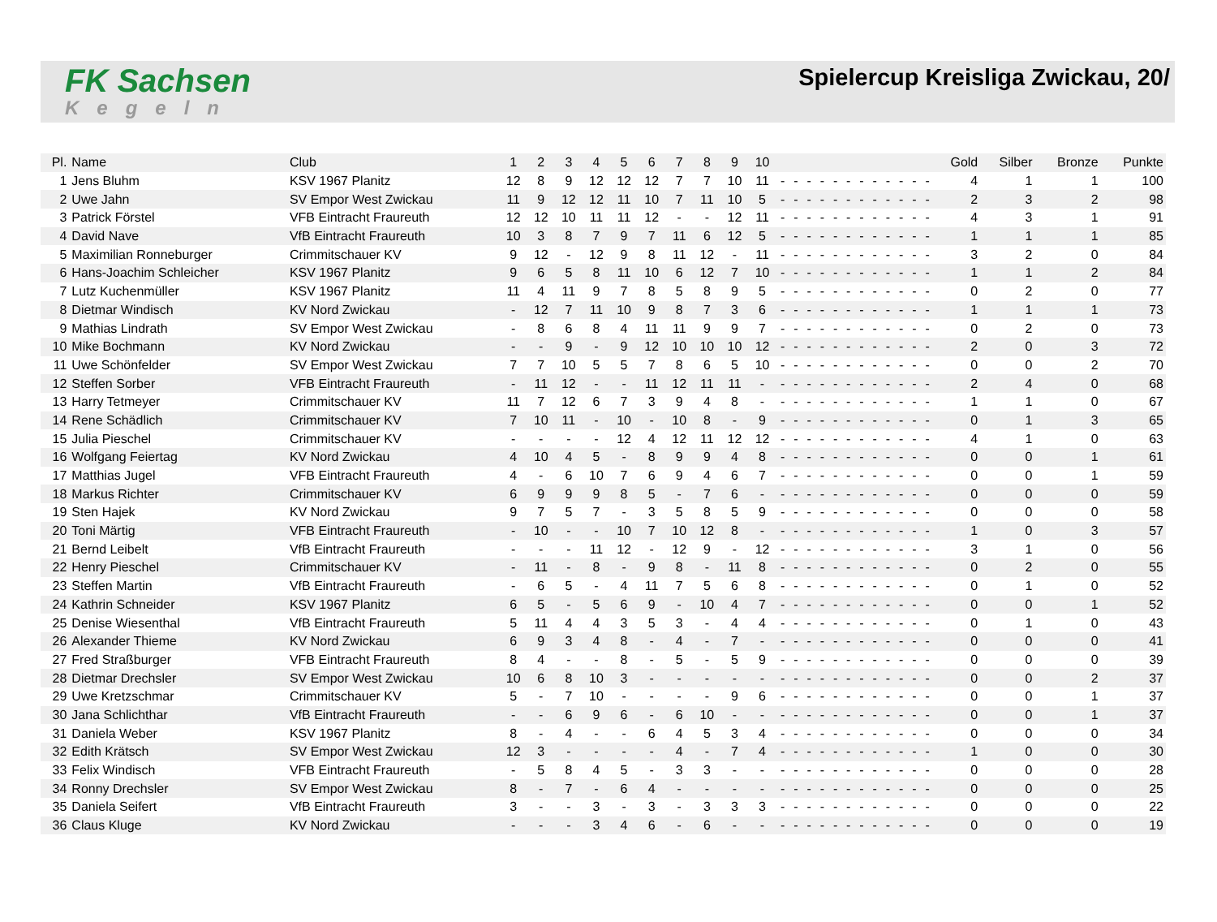FK Sachsen
Kegeln
Spielercup Kreisliga Zwickau, 20/
| Pl. | Name | Club | 1 | 2 | 3 | 4 | 5 | 6 | 7 | 8 | 9 | 10 | | | | | | | | | | | | | Gold | Silber | Bronze | Punkte |
| --- | --- | --- | --- | --- | --- | --- | --- | --- | --- | --- | --- | --- | --- | --- | --- | --- | --- | --- | --- | --- | --- | --- | --- | --- | --- | --- | --- | --- |
| 1 | Jens Bluhm | KSV 1967 Planitz | 12 | 8 | 9 | 12 | 12 | 12 | 7 | 7 | 10 | 11 | - | - | - | - | - | - | - | - | - | - | - | - | 4 | 1 | 1 | 100 |
| 2 | Uwe Jahn | SV Empor West Zwickau | 11 | 9 | 12 | 12 | 11 | 10 | 7 | 11 | 10 | 5 | - | - | - | - | - | - | - | - | - | - | - | - | 2 | 3 | 2 | 98 |
| 3 | Patrick Förstel | VFB Eintracht Fraureuth | 12 | 12 | 10 | 11 | 11 | 12 | - | - | 12 | 11 | - | - | - | - | - | - | - | - | - | - | - | - | 4 | 3 | 1 | 91 |
| 4 | David Nave | VfB Eintracht Fraureuth | 10 | 3 | 8 | 7 | 9 | 7 | 11 | 6 | 12 | 5 | - | - | - | - | - | - | - | - | - | - | - | - | 1 | 1 | 1 | 85 |
| 5 | Maximilian Ronneburger | Crimmitschauer KV | 9 | 12 | - | 12 | 9 | 8 | 11 | 12 | - | 11 | - | - | - | - | - | - | - | - | - | - | - | - | 3 | 2 | 0 | 84 |
| 6 | Hans-Joachim Schleicher | KSV 1967 Planitz | 9 | 6 | 5 | 8 | 11 | 10 | 6 | 12 | 7 | 10 | - | - | - | - | - | - | - | - | - | - | - | - | 1 | 1 | 2 | 84 |
| 7 | Lutz Kuchenmüller | KSV 1967 Planitz | 11 | 4 | 11 | 9 | 7 | 8 | 5 | 8 | 9 | 5 | - | - | - | - | - | - | - | - | - | - | - | - | 0 | 2 | 0 | 77 |
| 8 | Dietmar Windisch | KV Nord Zwickau | - | 12 | 7 | 11 | 10 | 9 | 8 | 7 | 3 | 6 | - | - | - | - | - | - | - | - | - | - | - | - | 1 | 1 | 1 | 73 |
| 9 | Mathias Lindrath | SV Empor West Zwickau | - | 8 | 6 | 8 | 4 | 11 | 11 | 9 | 9 | 7 | - | - | - | - | - | - | - | - | - | - | - | - | 0 | 2 | 0 | 73 |
| 10 | Mike Bochmann | KV Nord Zwickau | - | - | 9 | - | 9 | 12 | 10 | 10 | 10 | 12 | - | - | - | - | - | - | - | - | - | - | - | - | 2 | 0 | 3 | 72 |
| 11 | Uwe Schönfelder | SV Empor West Zwickau | 7 | 7 | 10 | 5 | 5 | 7 | 8 | 6 | 5 | 10 | - | - | - | - | - | - | - | - | - | - | - | - | 0 | 0 | 2 | 70 |
| 12 | Steffen Sorber | VFB Eintracht Fraureuth | - | 11 | 12 | - | - | 11 | 12 | 11 | 11 | - | - | - | - | - | - | - | - | - | - | - | - | - | 2 | 4 | 0 | 68 |
| 13 | Harry Tetmeyer | Crimmitschauer KV | 11 | 7 | 12 | 6 | 7 | 3 | 9 | 4 | 8 | - | - | - | - | - | - | - | - | - | - | - | - | - | 1 | 1 | 0 | 67 |
| 14 | Rene Schädlich | Crimmitschauer KV | 7 | 10 | 11 | - | 10 | - | 10 | 8 | - | 9 | - | - | - | - | - | - | - | - | - | - | - | - | 0 | 1 | 3 | 65 |
| 15 | Julia Pieschel | Crimmitschauer KV | - | - | - | - | 12 | 4 | 12 | 11 | 12 | 12 | - | - | - | - | - | - | - | - | - | - | - | - | 4 | 1 | 0 | 63 |
| 16 | Wolfgang Feiertag | KV Nord Zwickau | 4 | 10 | 4 | 5 | - | 8 | 9 | 9 | 4 | 8 | - | - | - | - | - | - | - | - | - | - | - | - | 0 | 0 | 1 | 61 |
| 17 | Matthias Jugel | VFB Eintracht Fraureuth | 4 | - | 6 | 10 | 7 | 6 | 9 | 4 | 6 | 7 | - | - | - | - | - | - | - | - | - | - | - | - | 0 | 0 | 1 | 59 |
| 18 | Markus Richter | Crimmitschauer KV | 6 | 9 | 9 | 9 | 8 | 5 | - | 7 | 6 | - | - | - | - | - | - | - | - | - | - | - | - | - | 0 | 0 | 0 | 59 |
| 19 | Sten Hajek | KV Nord Zwickau | 9 | 7 | 5 | 7 | - | 3 | 5 | 8 | 5 | 9 | - | - | - | - | - | - | - | - | - | - | - | - | 0 | 0 | 0 | 58 |
| 20 | Toni Märtig | VFB Eintracht Fraureuth | - | 10 | - | - | 10 | 7 | 10 | 12 | 8 | - | - | - | - | - | - | - | - | - | - | - | - | - | 1 | 0 | 3 | 57 |
| 21 | Bernd Leibelt | VfB Eintracht Fraureuth | - | - | - | 11 | 12 | - | 12 | 9 | - | 12 | - | - | - | - | - | - | - | - | - | - | - | - | 3 | 1 | 0 | 56 |
| 22 | Henry Pieschel | Crimmitschauer KV | - | 11 | - | 8 | - | 9 | 8 | - | 11 | 8 | - | - | - | - | - | - | - | - | - | - | - | - | 0 | 2 | 0 | 55 |
| 23 | Steffen Martin | VfB Eintracht Fraureuth | - | 6 | 5 | - | 4 | 11 | 7 | 5 | 6 | 8 | - | - | - | - | - | - | - | - | - | - | - | - | 0 | 1 | 0 | 52 |
| 24 | Kathrin Schneider | KSV 1967 Planitz | 6 | 5 | - | 5 | 6 | 9 | - | 10 | 4 | 7 | - | - | - | - | - | - | - | - | - | - | - | - | 0 | 0 | 1 | 52 |
| 25 | Denise Wiesenthal | VfB Eintracht Fraureuth | 5 | 11 | 4 | 4 | 3 | 5 | 3 | - | 4 | 4 | - | - | - | - | - | - | - | - | - | - | - | - | 0 | 1 | 0 | 43 |
| 26 | Alexander Thieme | KV Nord Zwickau | 6 | 9 | 3 | 4 | 8 | - | 4 | - | 7 | - | - | - | - | - | - | - | - | - | - | - | - | - | 0 | 0 | 0 | 41 |
| 27 | Fred Straßburger | VFB Eintracht Fraureuth | 8 | 4 | - | - | 8 | - | 5 | - | 5 | 9 | - | - | - | - | - | - | - | - | - | - | - | - | 0 | 0 | 0 | 39 |
| 28 | Dietmar Drechsler | SV Empor West Zwickau | 10 | 6 | 8 | 10 | 3 | - | - | - | - | - | - | - | - | - | - | - | - | - | - | - | - | - | 0 | 0 | 2 | 37 |
| 29 | Uwe Kretzschmar | Crimmitschauer KV | 5 | - | 7 | 10 | - | - | - | - | 9 | 6 | - | - | - | - | - | - | - | - | - | - | - | - | 0 | 0 | 1 | 37 |
| 30 | Jana Schlichthar | VfB Eintracht Fraureuth | - | - | 6 | 9 | 6 | - | 6 | 10 | - | - | - | - | - | - | - | - | - | - | - | - | - | - | 0 | 0 | 1 | 37 |
| 31 | Daniela Weber | KSV 1967 Planitz | 8 | - | 4 | - | - | 6 | 4 | 5 | 3 | 4 | - | - | - | - | - | - | - | - | - | - | - | - | 0 | 0 | 0 | 34 |
| 32 | Edith Krätsch | SV Empor West Zwickau | 12 | 3 | - | - | - | - | 4 | - | 7 | 4 | - | - | - | - | - | - | - | - | - | - | - | - | 1 | 0 | 0 | 30 |
| 33 | Felix Windisch | VFB Eintracht Fraureuth | - | 5 | 8 | 4 | 5 | - | 3 | 3 | - | - | - | - | - | - | - | - | - | - | - | - | - | - | 0 | 0 | 0 | 28 |
| 34 | Ronny Drechsler | SV Empor West Zwickau | 8 | - | 7 | - | 6 | 4 | - | - | - | - | - | - | - | - | - | - | - | - | - | - | - | - | 0 | 0 | 0 | 25 |
| 35 | Daniela Seifert | VfB Eintracht Fraureuth | 3 | - | - | 3 | - | 3 | - | 3 | 3 | 3 | - | - | - | - | - | - | - | - | - | - | - | - | 0 | 0 | 0 | 22 |
| 36 | Claus Kluge | KV Nord Zwickau | - | - | - | 3 | 4 | 6 | - | 6 | - | - | - | - | - | - | - | - | - | - | - | - | - | - | 0 | 0 | 0 | 19 |